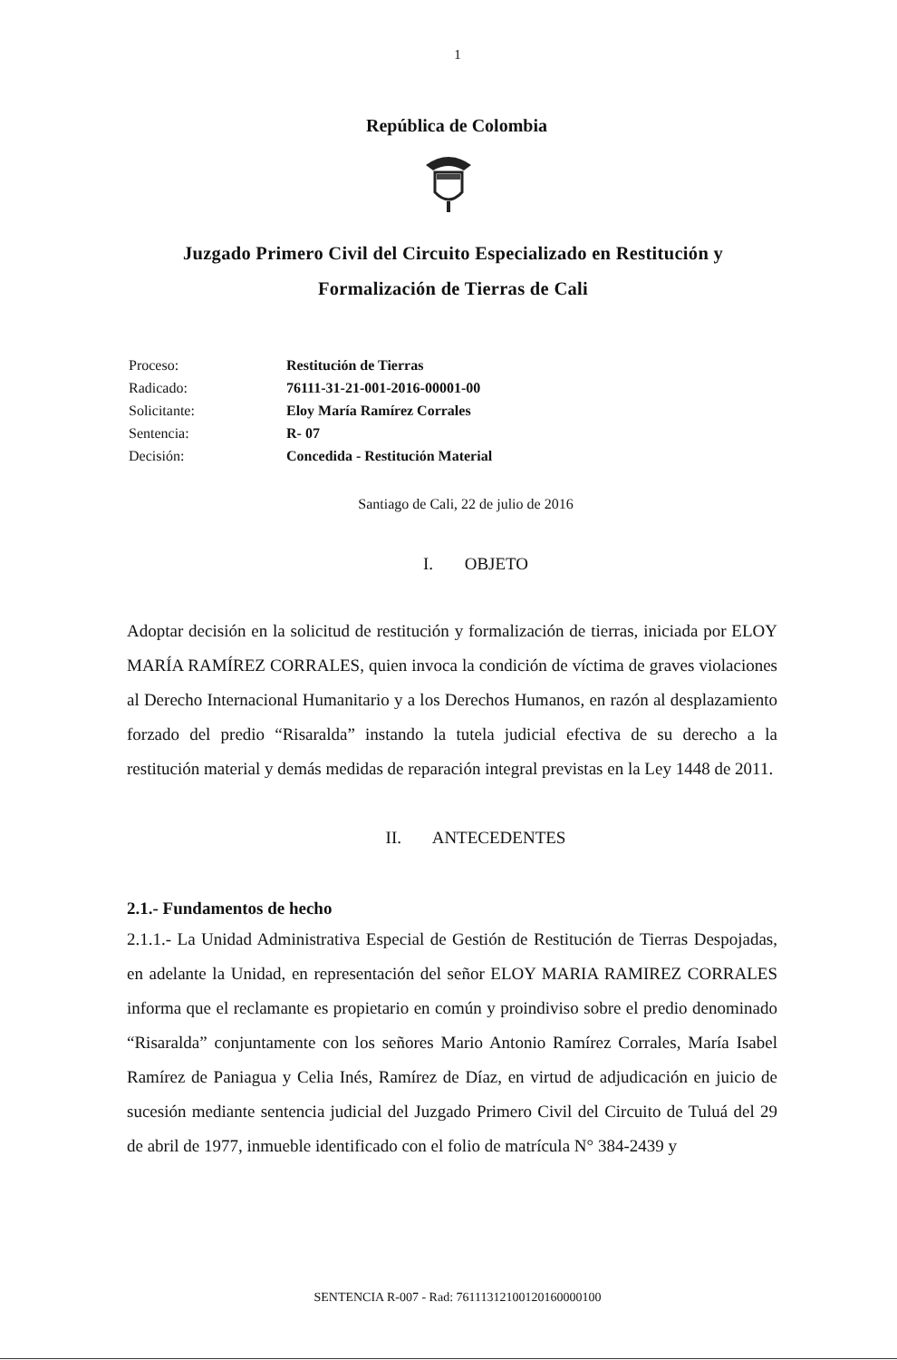1
República de Colombia
Juzgado Primero Civil del Circuito Especializado en Restitución y Formalización de Tierras de Cali
Proceso: Restitución de Tierras Radicado: 76111-31-21-001-2016-00001-00 Solicitante: Eloy María Ramírez Corrales Sentencia: R- 07 Decisión: Concedida - Restitución Material
Santiago de Cali, 22 de julio de 2016
I. OBJETO
Adoptar decisión en la solicitud de restitución y formalización de tierras, iniciada por ELOY MARÍA RAMÍREZ CORRALES, quien invoca la condición de víctima de graves violaciones al Derecho Internacional Humanitario y a los Derechos Humanos, en razón al desplazamiento forzado del predio “Risaralda” instando la tutela judicial efectiva de su derecho a la restitución material y demás medidas de reparación integral previstas en la Ley 1448 de 2011.
II. ANTECEDENTES
2.1.- Fundamentos de hecho
2.1.1.- La Unidad Administrativa Especial de Gestión de Restitución de Tierras Despojadas, en adelante la Unidad, en representación del señor ELOY MARIA RAMIREZ CORRALES informa que el reclamante es propietario en común y proindiviso sobre el predio denominado “Risaralda” conjuntamente con los señores Mario Antonio Ramírez Corrales, María Isabel Ramírez de Paniagua y Celia Inés, Ramírez de Díaz, en virtud de adjudicación en juicio de sucesión mediante sentencia judicial del Juzgado Primero Civil del Circuito de Tuluá del 29 de abril de 1977, inmueble identificado con el folio de matrícula N° 384-2439 y
SENTENCIA R-007 - Rad: 76111312100120160000100